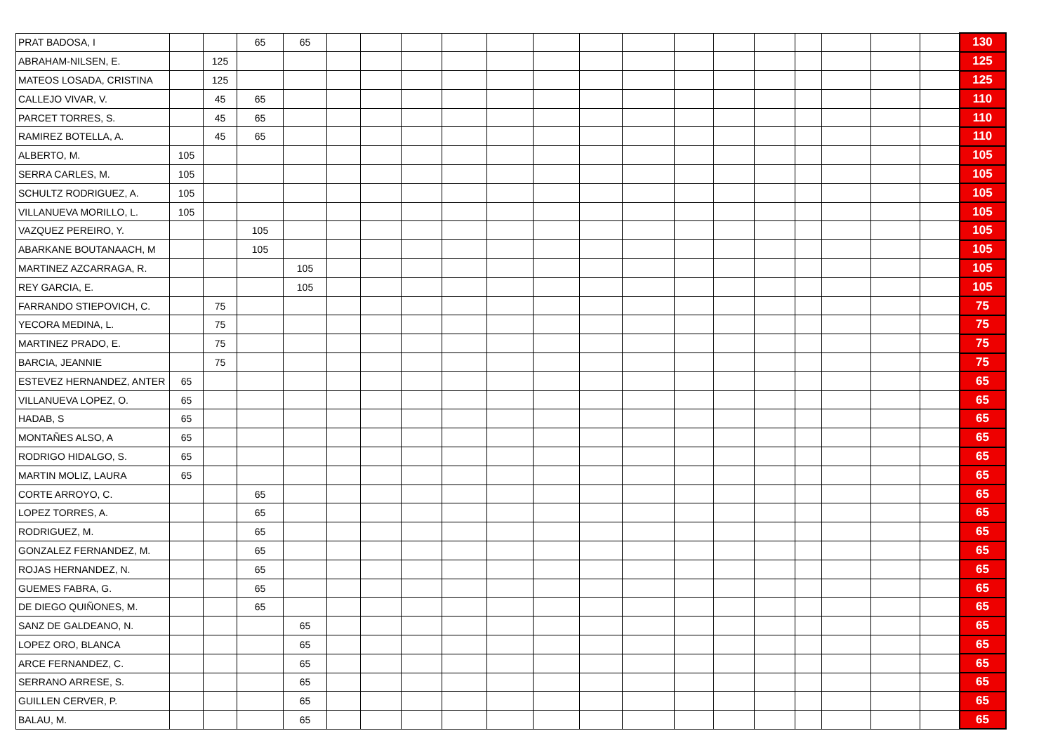| PRAT BADOSA, I | | | 65 | 65 | | | | | | | | | | | | | | | | 130 |
| ABRAHAM-NILSEN, E. | | 125 | | | | | | | | | | | | | | | | | | 125 |
| MATEOS LOSADA, CRISTINA | | 125 | | | | | | | | | | | | | | | | | | 125 |
| CALLEJO VIVAR, V. | | 45 | 65 | | | | | | | | | | | | | | | | | 110 |
| PARCET TORRES, S. | | 45 | 65 | | | | | | | | | | | | | | | | | 110 |
| RAMIREZ BOTELLA, A. | | 45 | 65 | | | | | | | | | | | | | | | | | 110 |
| ALBERTO, M. | 105 | | | | | | | | | | | | | | | | | | | 105 |
| SERRA CARLES, M. | 105 | | | | | | | | | | | | | | | | | | | 105 |
| SCHULTZ RODRIGUEZ, A. | 105 | | | | | | | | | | | | | | | | | | | 105 |
| VILLANUEVA MORILLO, L. | 105 | | | | | | | | | | | | | | | | | | | 105 |
| VAZQUEZ PEREIRO, Y. | | | 105 | | | | | | | | | | | | | | | | | 105 |
| ABARKANE BOUTANAACH, M | | | 105 | | | | | | | | | | | | | | | | | 105 |
| MARTINEZ AZCARRAGA, R. | | | | 105 | | | | | | | | | | | | | | | | 105 |
| REY GARCIA, E. | | | | 105 | | | | | | | | | | | | | | | | 105 |
| FARRANDO STIEPOVICH, C. | | 75 | | | | | | | | | | | | | | | | | | 75 |
| YECORA MEDINA, L. | | 75 | | | | | | | | | | | | | | | | | | 75 |
| MARTINEZ PRADO, E. | | 75 | | | | | | | | | | | | | | | | | | 75 |
| BARCIA, JEANNIE | | 75 | | | | | | | | | | | | | | | | | | 75 |
| ESTEVEZ HERNANDEZ, ANTER | 65 | | | | | | | | | | | | | | | | | | | 65 |
| VILLANUEVA LOPEZ, O. | 65 | | | | | | | | | | | | | | | | | | | 65 |
| HADAB, S | 65 | | | | | | | | | | | | | | | | | | | 65 |
| MONTAÑES ALSO, A | 65 | | | | | | | | | | | | | | | | | | | 65 |
| RODRIGO HIDALGO, S. | 65 | | | | | | | | | | | | | | | | | | | 65 |
| MARTIN MOLIZ, LAURA | 65 | | | | | | | | | | | | | | | | | | | 65 |
| CORTE ARROYO, C. | | | 65 | | | | | | | | | | | | | | | | | 65 |
| LOPEZ TORRES, A. | | | 65 | | | | | | | | | | | | | | | | | 65 |
| RODRIGUEZ, M. | | | 65 | | | | | | | | | | | | | | | | | 65 |
| GONZALEZ FERNANDEZ, M. | | | 65 | | | | | | | | | | | | | | | | | 65 |
| ROJAS HERNANDEZ, N. | | | 65 | | | | | | | | | | | | | | | | | 65 |
| GUEMES FABRA, G. | | | 65 | | | | | | | | | | | | | | | | | 65 |
| DE DIEGO QUIÑONES, M. | | | 65 | | | | | | | | | | | | | | | | | 65 |
| SANZ DE GALDEANO, N. | | | | 65 | | | | | | | | | | | | | | | | 65 |
| LOPEZ ORO, BLANCA | | | | 65 | | | | | | | | | | | | | | | | 65 |
| ARCE FERNANDEZ, C. | | | | 65 | | | | | | | | | | | | | | | | 65 |
| SERRANO ARRESE, S. | | | | 65 | | | | | | | | | | | | | | | | 65 |
| GUILLEN CERVER, P. | | | | 65 | | | | | | | | | | | | | | | | 65 |
| BALAU, M. | | | | 65 | | | | | | | | | | | | | | | | 65 |